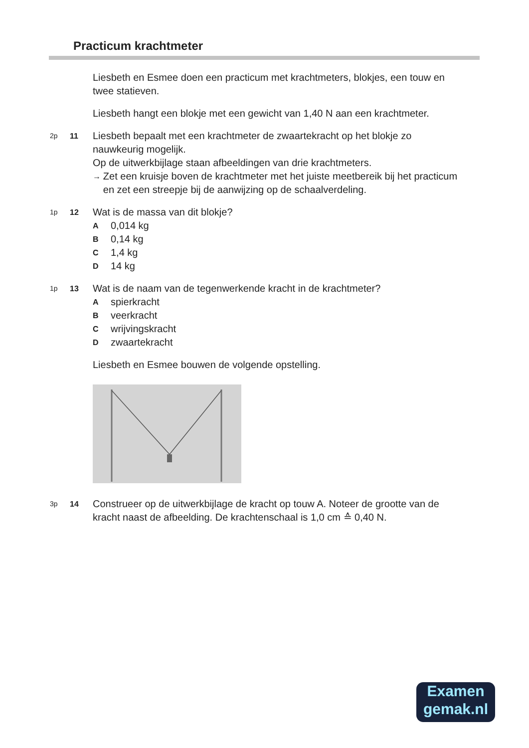Practicum krachtmeter
Liesbeth en Esmee doen een practicum met krachtmeters, blokjes, een touw en twee statieven.
Liesbeth hangt een blokje met een gewicht van 1,40 N aan een krachtmeter.
2p 11
Liesbeth bepaalt met een krachtmeter de zwaartekracht op het blokje zo nauwkeurig mogelijk.
Op de uitwerkbijlage staan afbeeldingen van drie krachtmeters.
→ Zet een kruisje boven de krachtmeter met het juiste meetbereik bij het practicum en zet een streepje bij de aanwijzing op de schaalverdeling.
1p 12
Wat is de massa van dit blokje?
A 0,014 kg
B 0,14 kg
C 1,4 kg
D 14 kg
1p 13
Wat is de naam van de tegenwerkende kracht in de krachtmeter?
Aspierkracht
Bveerkracht
Cwrijvingskracht
Dzwaartekracht
Liesbeth en Esmee bouwen de volgende opstelling.
3p 14
Construeer op de uitwerkbijlage de kracht op touw A. Noteer de grootte van de kracht naast de afbeelding. De krachtenschaal is 1,0 cm ≙ 0,40 N.
Examen
gemak.nl